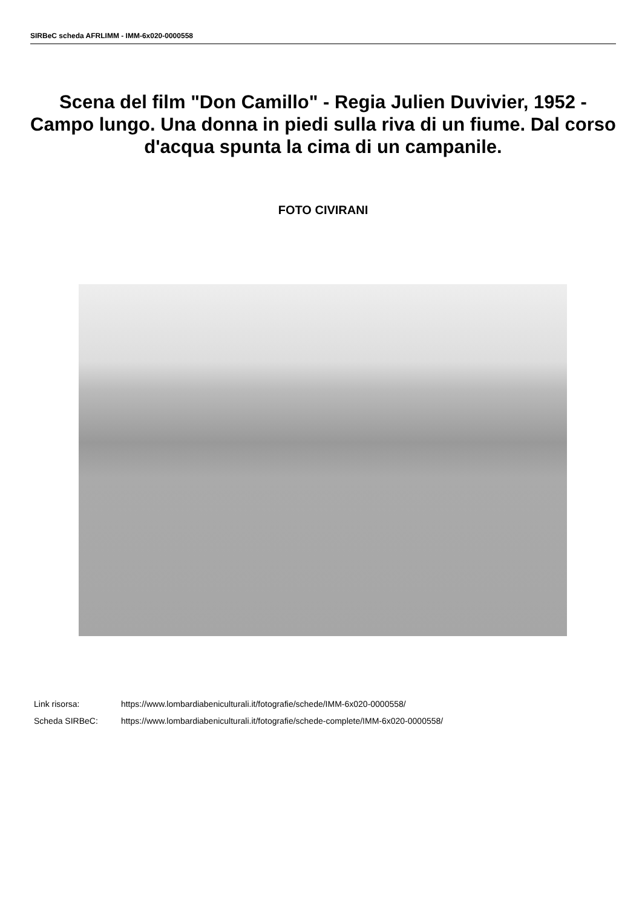SIRBeC scheda AFRLIMM - IMM-6x020-0000558
Scena del film "Don Camillo" - Regia Julien Duvivier, 1952 - Campo lungo. Una donna in piedi sulla riva di un fiume. Dal corso d'acqua spunta la cima di un campanile.
FOTO CIVIRANI
Link risorsa: https://www.lombardiabeniculturali.it/fotografie/schede/IMM-6x020-0000558/
Scheda SIRBeC: https://www.lombardiabeniculturali.it/fotografie/schede-complete/IMM-6x020-0000558/